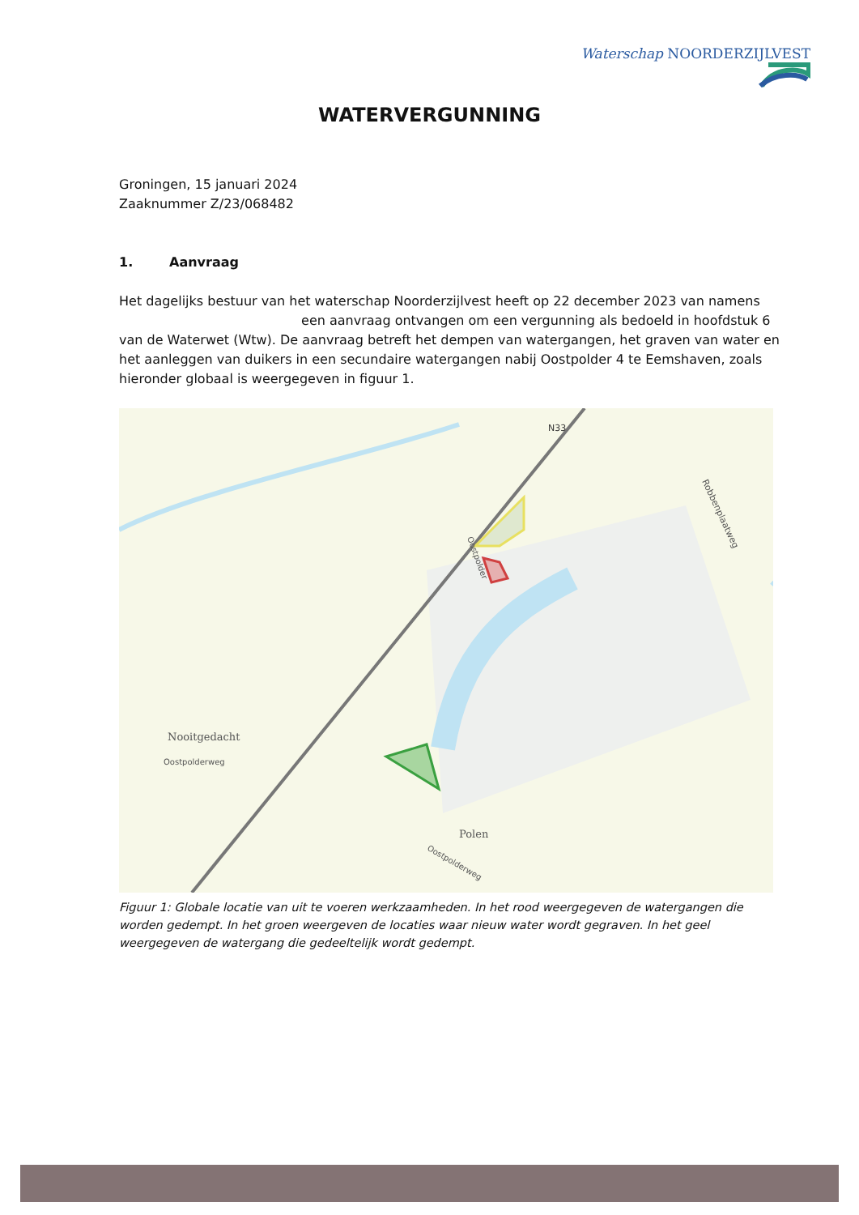Waterschap NOORDERZIJLVEST
WATERVERGUNNING
Groningen, 15 januari 2024
Zaaknummer Z/23/068482
1. Aanvraag
Het dagelijks bestuur van het waterschap Noorderzijlvest heeft op 22 december 2023 van namens een aanvraag ontvangen om een vergunning als bedoeld in hoofdstuk 6 van de Waterwet (Wtw). De aanvraag betreft het dempen van watergangen, het graven van water en het aanleggen van duikers in een secundaire watergangen nabij Oostpolder 4 te Eemshaven, zoals hieronder globaal is weergegeven in figuur 1.
Robbenplaatweg
N33
Nooitgedacht
Polen
Oostpolderweg
Oostpolderweg
Oostpolder
Figuur 1: Globale locatie van uit te voeren werkzaamheden. In het rood weergegeven de watergangen die worden gedempt. In het groen weergeven de locaties waar nieuw water wordt gegraven. In het geel weergegeven de watergang die gedeeltelijk wordt gedempt.